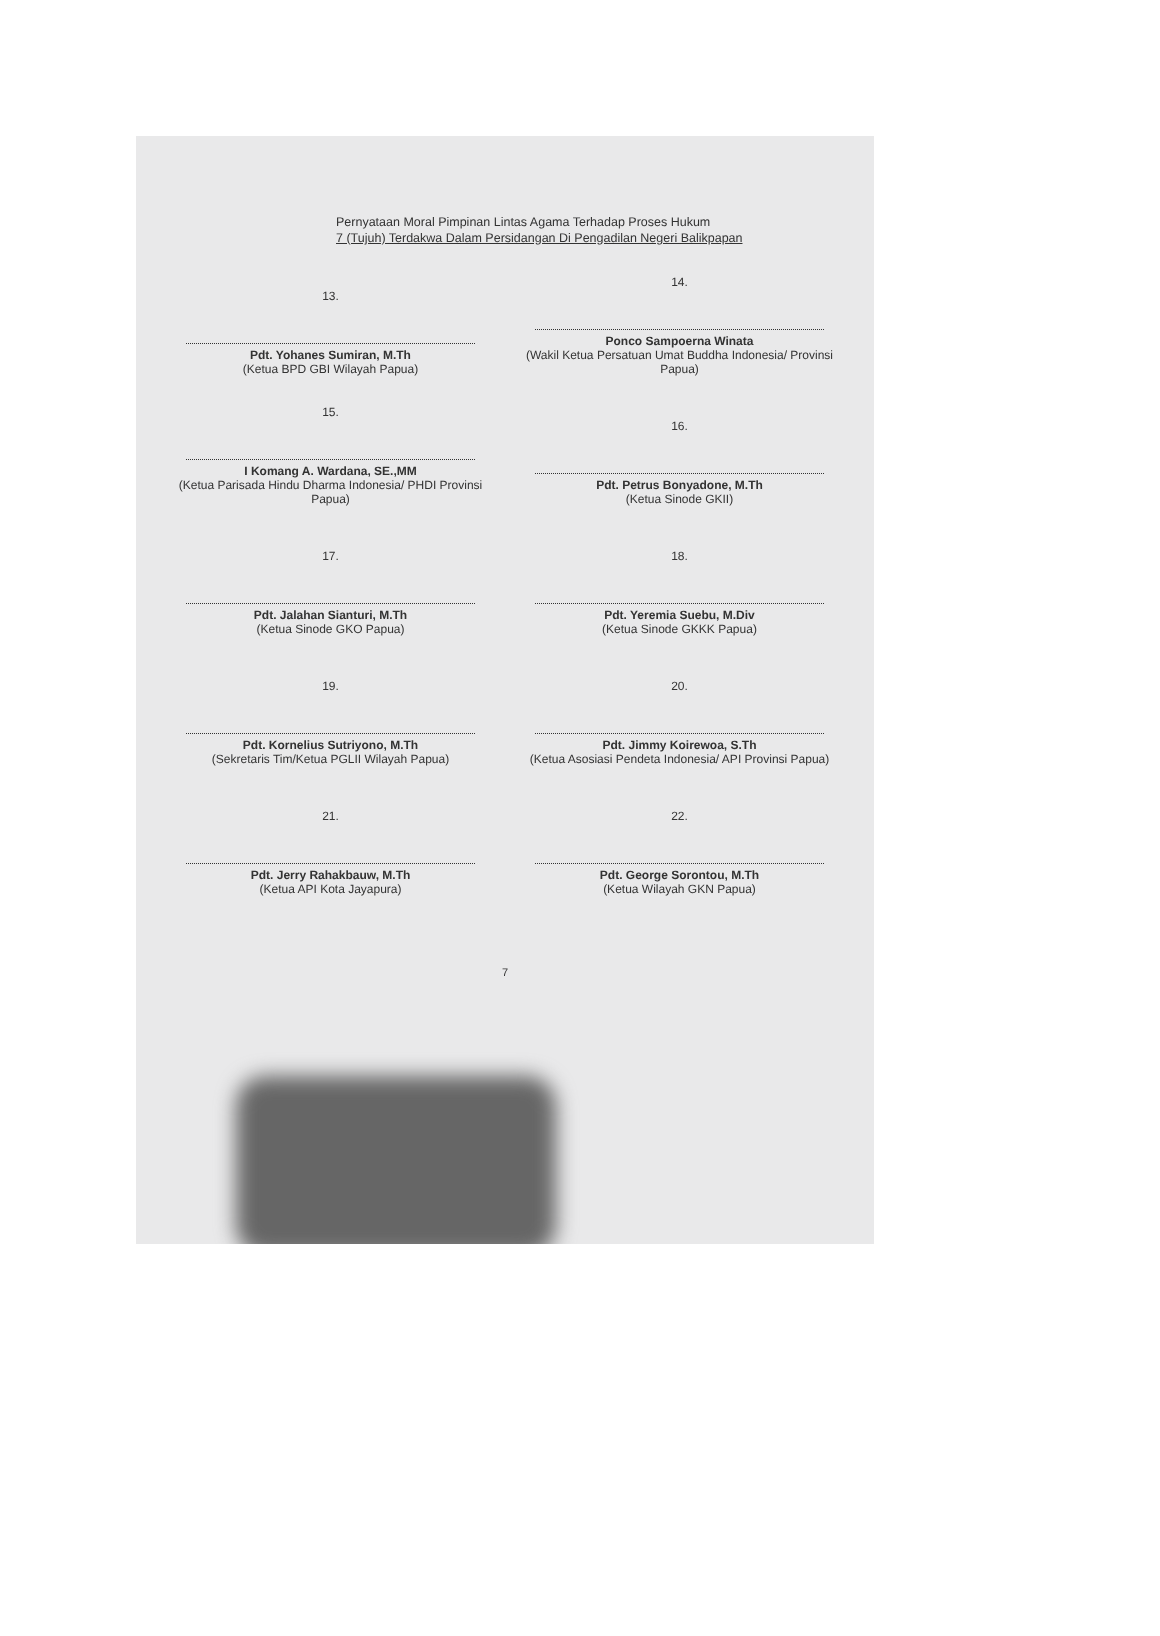Pernyataan Moral Pimpinan Lintas Agama Terhadap Proses Hukum
7 (Tujuh) Terdakwa Dalam Persidangan Di Pengadilan Negeri Balikpapan
13.
Pdt. Yohanes Sumiran, M.Th
(Ketua BPD GBI Wilayah Papua)
14.
Ponco Sampoerna Winata
(Wakil Ketua Persatuan Umat Buddha Indonesia/ Provinsi Papua)
15.
I Komang A. Wardana, SE.,MM
(Ketua Parisada Hindu Dharma Indonesia/ PHDI Provinsi Papua)
16.
Pdt. Petrus Bonyadone, M.Th
(Ketua Sinode GKII)
17.
Pdt. Jalahan Sianturi, M.Th
(Ketua Sinode GKO Papua)
18.
Pdt. Yeremia Suebu, M.Div
(Ketua Sinode GKKK Papua)
19.
Pdt. Kornelius Sutriyono, M.Th
(Sekretaris Tim/Ketua PGLII Wilayah Papua)
20.
Pdt. Jimmy Koirewoa, S.Th
(Ketua Asosiasi Pendeta Indonesia/ API Provinsi Papua)
21.
Pdt. Jerry Rahakbauw, M.Th
(Ketua API Kota Jayapura)
22.
Pdt. George Sorontou, M.Th
(Ketua Wilayah GKN Papua)
7